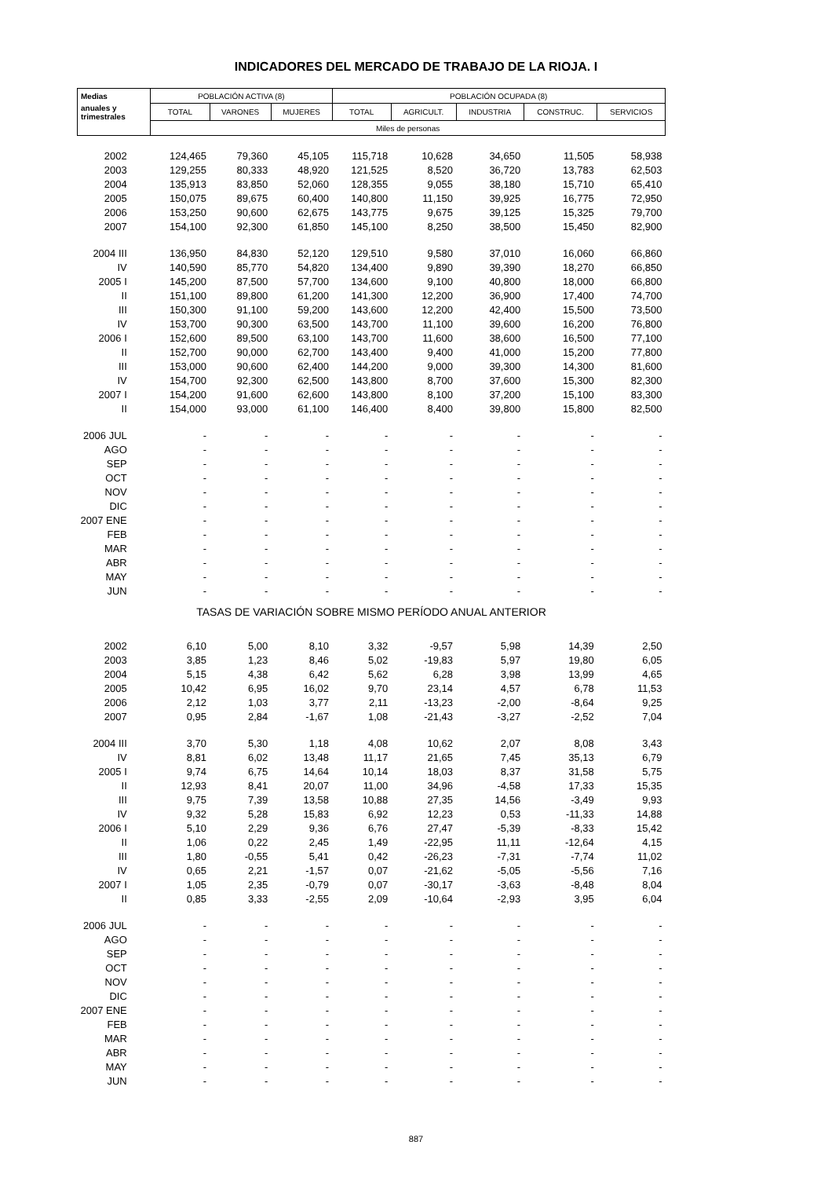INDICADORES DEL MERCADO DE TRABAJO DE LA RIOJA. I
| Medias | POBLACIÓN ACTIVA (8) | | | POBLACIÓN OCUPADA (8) | | | | |
| --- | --- | --- | --- | --- | --- | --- | --- | --- |
| anuales y trimestrales | TOTAL | VARONES | MUJERES | TOTAL | AGRICULT. | INDUSTRIA | CONSTRUC. | SERVICIOS |
| | Miles de personas | | | | | | | |
| 2002 | 124,465 | 79,360 | 45,105 | 115,718 | 10,628 | 34,650 | 11,505 | 58,938 |
| 2003 | 129,255 | 80,333 | 48,920 | 121,525 | 8,520 | 36,720 | 13,783 | 62,503 |
| 2004 | 135,913 | 83,850 | 52,060 | 128,355 | 9,055 | 38,180 | 15,710 | 65,410 |
| 2005 | 150,075 | 89,675 | 60,400 | 140,800 | 11,150 | 39,925 | 16,775 | 72,950 |
| 2006 | 153,250 | 90,600 | 62,675 | 143,775 | 9,675 | 39,125 | 15,325 | 79,700 |
| 2007 | 154,100 | 92,300 | 61,850 | 145,100 | 8,250 | 38,500 | 15,450 | 82,900 |
| 2004 III | 136,950 | 84,830 | 52,120 | 129,510 | 9,580 | 37,010 | 16,060 | 66,860 |
| IV | 140,590 | 85,770 | 54,820 | 134,400 | 9,890 | 39,390 | 18,270 | 66,850 |
| 2005 I | 145,200 | 87,500 | 57,700 | 134,600 | 9,100 | 40,800 | 18,000 | 66,800 |
| II | 151,100 | 89,800 | 61,200 | 141,300 | 12,200 | 36,900 | 17,400 | 74,700 |
| III | 150,300 | 91,100 | 59,200 | 143,600 | 12,200 | 42,400 | 15,500 | 73,500 |
| IV | 153,700 | 90,300 | 63,500 | 143,700 | 11,100 | 39,600 | 16,200 | 76,800 |
| 2006 I | 152,600 | 89,500 | 63,100 | 143,700 | 11,600 | 38,600 | 16,500 | 77,100 |
| II | 152,700 | 90,000 | 62,700 | 143,400 | 9,400 | 41,000 | 15,200 | 77,800 |
| III | 153,000 | 90,600 | 62,400 | 144,200 | 9,000 | 39,300 | 14,300 | 81,600 |
| IV | 154,700 | 92,300 | 62,500 | 143,800 | 8,700 | 37,600 | 15,300 | 82,300 |
| 2007 I | 154,200 | 91,600 | 62,600 | 143,800 | 8,100 | 37,200 | 15,100 | 83,300 |
| II | 154,000 | 93,000 | 61,100 | 146,400 | 8,400 | 39,800 | 15,800 | 82,500 |
| 2006 JUL | - | - | - | - | - | - | - | - |
| AGO | - | - | - | - | - | - | - | - |
| SEP | - | - | - | - | - | - | - | - |
| OCT | - | - | - | - | - | - | - | - |
| NOV | - | - | - | - | - | - | - | - |
| DIC | - | - | - | - | - | - | - | - |
| 2007 ENE | - | - | - | - | - | - | - | - |
| FEB | - | - | - | - | - | - | - | - |
| MAR | - | - | - | - | - | - | - | - |
| ABR | - | - | - | - | - | - | - | - |
| MAY | - | - | - | - | - | - | - | - |
| JUN | - | - | - | - | - | - | - | - |
| TASAS DE VARIACIÓN SOBRE MISMO PERÍODO ANUAL ANTERIOR | | | | | | | | |
| 2002 | 6,10 | 5,00 | 8,10 | 3,32 | -9,57 | 5,98 | 14,39 | 2,50 |
| 2003 | 3,85 | 1,23 | 8,46 | 5,02 | -19,83 | 5,97 | 19,80 | 6,05 |
| 2004 | 5,15 | 4,38 | 6,42 | 5,62 | 6,28 | 3,98 | 13,99 | 4,65 |
| 2005 | 10,42 | 6,95 | 16,02 | 9,70 | 23,14 | 4,57 | 6,78 | 11,53 |
| 2006 | 2,12 | 1,03 | 3,77 | 2,11 | -13,23 | -2,00 | -8,64 | 9,25 |
| 2007 | 0,95 | 2,84 | -1,67 | 1,08 | -21,43 | -3,27 | -2,52 | 7,04 |
| 2004 III | 3,70 | 5,30 | 1,18 | 4,08 | 10,62 | 2,07 | 8,08 | 3,43 |
| IV | 8,81 | 6,02 | 13,48 | 11,17 | 21,65 | 7,45 | 35,13 | 6,79 |
| 2005 I | 9,74 | 6,75 | 14,64 | 10,14 | 18,03 | 8,37 | 31,58 | 5,75 |
| II | 12,93 | 8,41 | 20,07 | 11,00 | 34,96 | -4,58 | 17,33 | 15,35 |
| III | 9,75 | 7,39 | 13,58 | 10,88 | 27,35 | 14,56 | -3,49 | 9,93 |
| IV | 9,32 | 5,28 | 15,83 | 6,92 | 12,23 | 0,53 | -11,33 | 14,88 |
| 2006 I | 5,10 | 2,29 | 9,36 | 6,76 | 27,47 | -5,39 | -8,33 | 15,42 |
| II | 1,06 | 0,22 | 2,45 | 1,49 | -22,95 | 11,11 | -12,64 | 4,15 |
| III | 1,80 | -0,55 | 5,41 | 0,42 | -26,23 | -7,31 | -7,74 | 11,02 |
| IV | 0,65 | 2,21 | -1,57 | 0,07 | -21,62 | -5,05 | -5,56 | 7,16 |
| 2007 I | 1,05 | 2,35 | -0,79 | 0,07 | -30,17 | -3,63 | -8,48 | 8,04 |
| II | 0,85 | 3,33 | -2,55 | 2,09 | -10,64 | -2,93 | 3,95 | 6,04 |
| 2006 JUL | - | - | - | - | - | - | - | - |
| AGO | - | - | - | - | - | - | - | - |
| SEP | - | - | - | - | - | - | - | - |
| OCT | - | - | - | - | - | - | - | - |
| NOV | - | - | - | - | - | - | - | - |
| DIC | - | - | - | - | - | - | - | - |
| 2007 ENE | - | - | - | - | - | - | - | - |
| FEB | - | - | - | - | - | - | - | - |
| MAR | - | - | - | - | - | - | - | - |
| ABR | - | - | - | - | - | - | - | - |
| MAY | - | - | - | - | - | - | - | - |
| JUN | - | - | - | - | - | - | - | - |
887